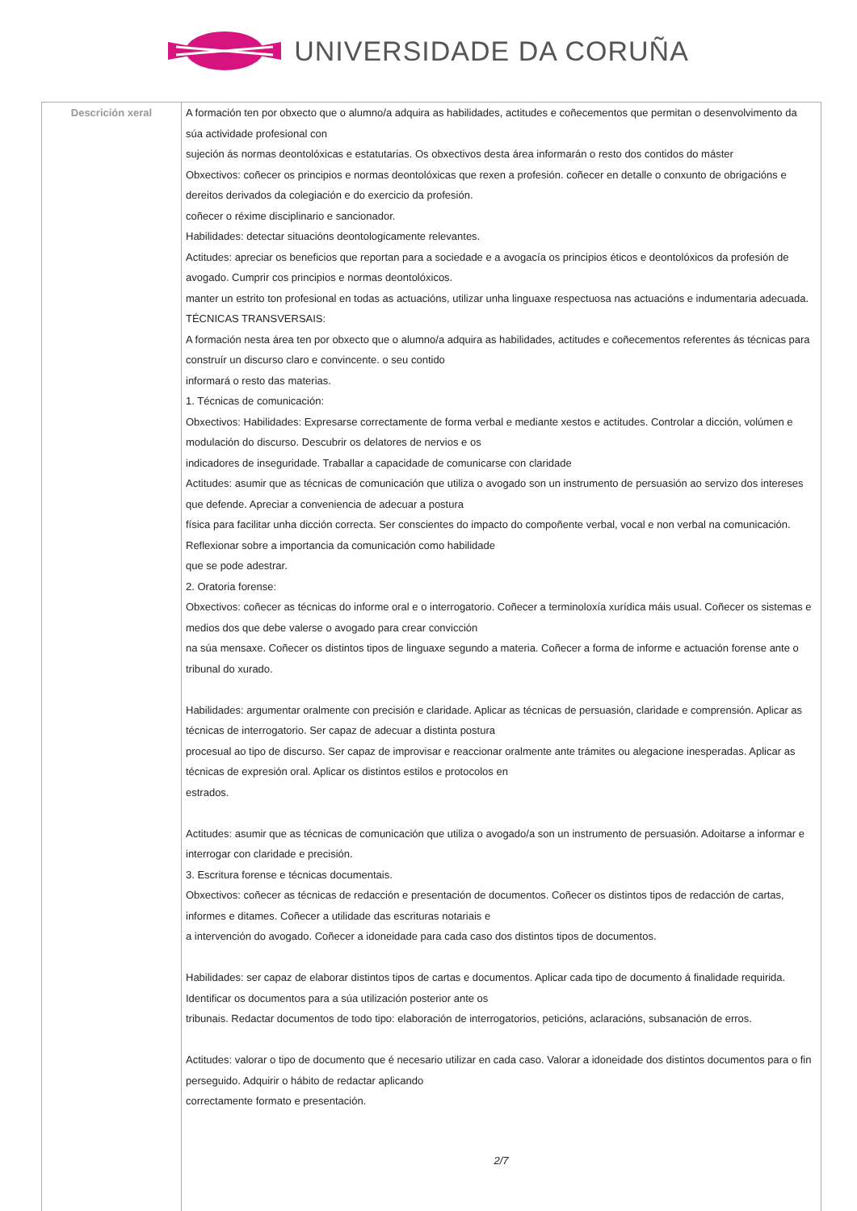UNIVERSIDADE DA CORUÑA
| Descrición xeral | A formación ten por obxecto que o alumno/a adquira as habilidades, actitudes e coñecementos que permitan o desenvolvimento da súa actividade profesional con sujeción ás normas deontolóxicas e estatutarias. Os obxectivos desta área informarán o resto dos contidos do máster Obxectivos: coñecer os principios e normas deontolóxicas que rexen a profesión. coñecer en detalle o conxunto de obrigacións e dereitos derivados da colegiación e do exercicio da profesión. coñecer o réxime disciplinario e sancionador. Habilidades: detectar situacións deontologicamente relevantes. Actitudes: apreciar os beneficios que reportan para a sociedade e a avogacía os principios éticos e deontolóxicos da profesión de avogado. Cumprir cos principios e normas deontolóxicos. manter un estrito ton profesional en todas as actuacións, utilizar unha linguaxe respectuosa nas actuacións e indumentaria adecuada. TÉCNICAS TRANSVERSAIS: A formación nesta área ten por obxecto que o alumno/a adquira as habilidades, actitudes e coñecementos referentes ás técnicas para construír un discurso claro e convincente. o seu contido informará o resto das materias. 1. Técnicas de comunicación: Obxectivos: Habilidades: Expresarse correctamente de forma verbal e mediante xestos e actitudes. Controlar a dicción, volúmen e modulación do discurso. Descubrir os delatores de nervios e os indicadores de inseguridade. Traballar a capacidade de comunicarse con claridade Actitudes: asumir que as técnicas de comunicación que utiliza o avogado son un instrumento de persuasión ao servizo dos intereses que defende. Apreciar a conveniencia de adecuar a postura física para facilitar unha dicción correcta. Ser conscientes do impacto do compoñente verbal, vocal e non verbal na comunicación. Reflexionar sobre a importancia da comunicación como habilidade que se pode adestrar. 2. Oratoria forense: Obxectivos: coñecer as técnicas do informe oral e o interrogatorio. Coñecer a terminoloxía xurídica máis usual. Coñecer os sistemas e medios dos que debe valerse o avogado para crear convicción na súa mensaxe. Coñecer os distintos tipos de linguaxe segundo a materia. Coñecer a forma de informe e actuación forense ante o tribunal do xurado. Habilidades: argumentar oralmente con precisión e claridade. Aplicar as técnicas de persuasión, claridade e comprensión. Aplicar as técnicas de interrogatorio. Ser capaz de adecuar a distinta postura procesual ao tipo de discurso. Ser capaz de improvisar e reaccionar oralmente ante trámites ou alegacione inesperadas. Aplicar as técnicas de expresión oral. Aplicar os distintos estilos e protocolos en estrados. Actitudes: asumir que as técnicas de comunicación que utiliza o avogado/a son un instrumento de persuasión. Adoitarse a informar e interrogar con claridade e precisión. 3. Escritura forense e técnicas documentais. Obxectivos: coñecer as técnicas de redacción e presentación de documentos. Coñecer os distintos tipos de redacción de cartas, informes e ditames. Coñecer a utilidade das escrituras notariais e a intervención do avogado. Coñecer a idoneidade para cada caso dos distintos tipos de documentos. Habilidades: ser capaz de elaborar distintos tipos de cartas e documentos. Aplicar cada tipo de documento á finalidade requirida. Identificar os documentos para a súa utilización posterior ante os tribunais. Redactar documentos de todo tipo: elaboración de interrogatorios, peticións, aclaracións, subsanación de erros. Actitudes: valorar o tipo de documento que é necesario utilizar en cada caso. Valorar a idoneidade dos distintos documentos para o fin perseguido. Adquirir o hábito de redactar aplicando correctamente formato e presentación. 2/7 |